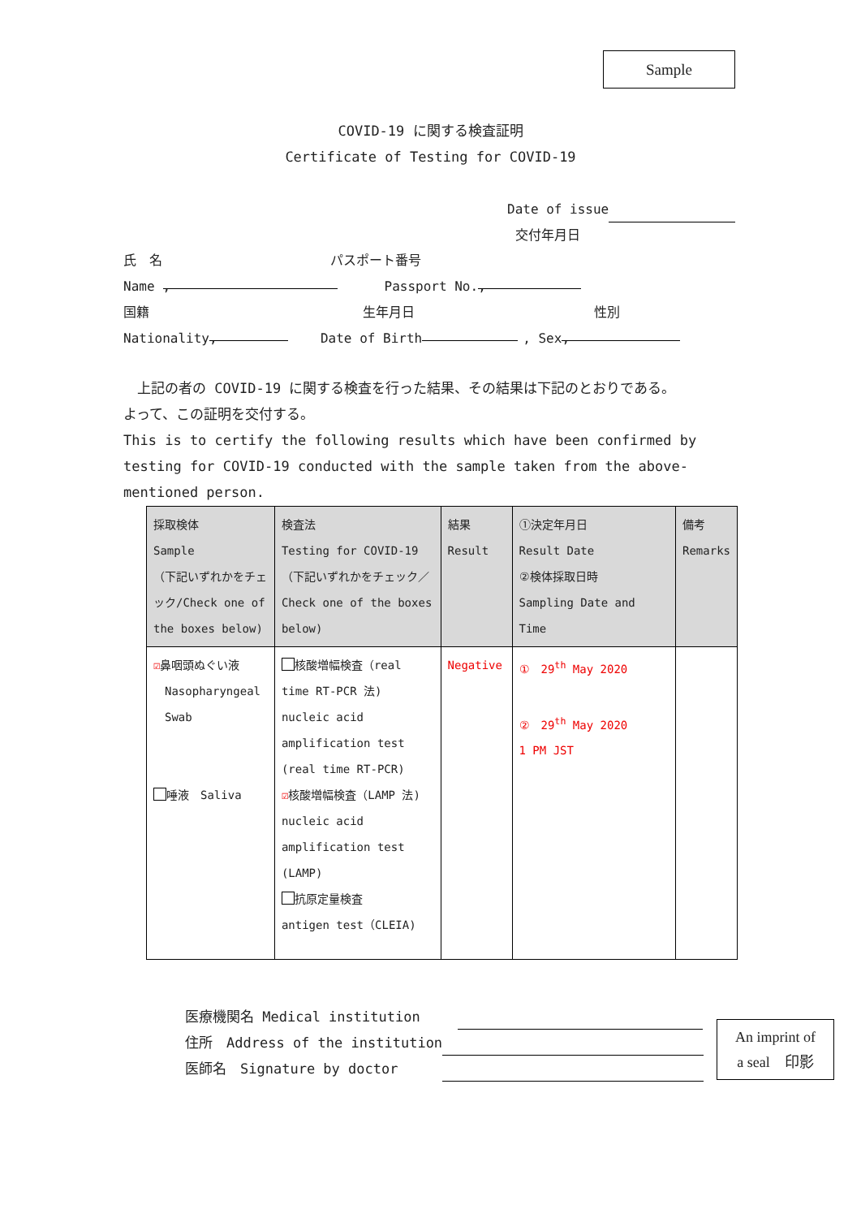Sample
COVID-19 に関する検査証明
Certificate of Testing for COVID-19
Date of issue
交付年月日
氏　名 パスポート番号
Name , Passport No.,
国籍 生年月日 性別
Nationality, Date of Birth , Sex,
　上記の者の COVID-19 に関する検査を行った結果、その結果は下記のとおりである。
よって、この証明を交付する。
This is to certify the following results which have been confirmed by testing for COVID-19 conducted with the sample taken from the above-mentioned person.
| 採取検体 Sample （下記いずれかをチェック/Check one of the boxes below) | 検査法 Testing for COVID-19 （下記いずれかをチェック／Check one of the boxes below) | 結果 Result | ①決定年月日 Result Date ②検体採取日時 Sampling Date and Time | 備考 Remarks |
| --- | --- | --- | --- | --- |
| ☑ 鼻咽頭ぬぐい液 Nasopharyngeal Swab 唾液 Saliva | 核酸増幅検査（real time RT-PCR 法) nucleic acid amplification test (real time RT-PCR) ☑ 核酸増幅検査（LAMP 法) nucleic acid amplification test (LAMP) 抗原定量検査 antigen test（CLEIA) | Negative | ① 29<sup>th</sup> May 2020 ② 29<sup>th</sup> May 2020 1 PM JST | |
医療機関名 Medical institution
住所　Address of the institution
医師名　Signature by doctor
An imprint of
a seal　印影